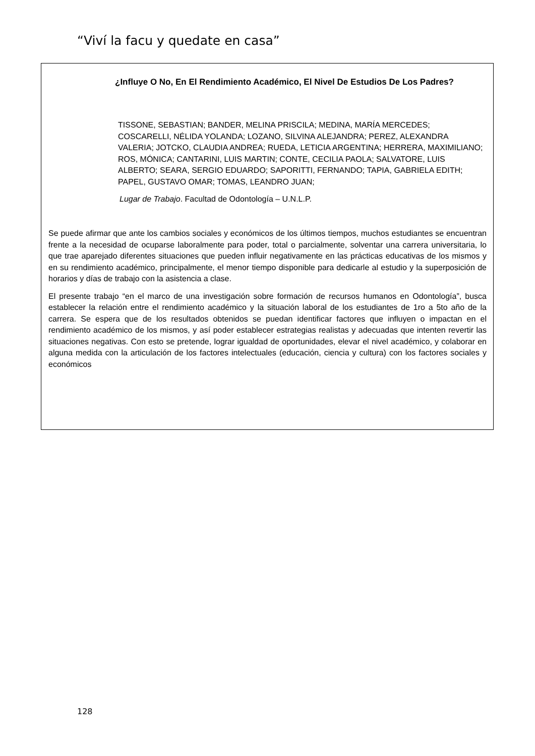“Viví la facu y quedate en casa”
¿Influye O No, En El Rendimiento Académico, El Nivel De Estudios De Los Padres?
TISSONE, SEBASTIAN; BANDER, MELINA PRISCILA; MEDINA, MARÍA MERCEDES; COSCARELLI, NÉLIDA YOLANDA; LOZANO, SILVINA ALEJANDRA; PEREZ, ALEXANDRA VALERIA; JOTCKO, CLAUDIA ANDREA; RUEDA, LETICIA ARGENTINA; HERRERA, MAXIMILIANO; ROS, MÓNICA; CANTARINI, LUIS MARTIN; CONTE, CECILIA PAOLA; SALVATORE, LUIS ALBERTO; SEARA, SERGIO EDUARDO; SAPORITTI, FERNANDO; TAPIA, GABRIELA EDITH; PAPEL, GUSTAVO OMAR; TOMAS, LEANDRO JUAN;
Lugar de Trabajo. Facultad de Odontología – U.N.L.P.
Se puede afirmar que ante los cambios sociales y económicos de los últimos tiempos, muchos estudiantes se encuentran frente a la necesidad de ocuparse laboralmente para poder, total o parcialmente, solventar una carrera universitaria, lo que trae aparejado diferentes situaciones que pueden influir negativamente en las prácticas educativas de los mismos y en su rendimiento académico, principalmente, el menor tiempo disponible para dedicarle al estudio y la superposición de horarios y días de trabajo con la asistencia a clase.
El presente trabajo “en el marco de una investigación sobre formación de recursos humanos en Odontología”, busca establecer la relación entre el rendimiento académico y la situación laboral de los estudiantes de 1ro a 5to año de la carrera. Se espera que de los resultados obtenidos se puedan identificar factores que influyen o impactan en el rendimiento académico de los mismos, y así poder establecer estrategias realistas y adecuadas que intenten revertir las situaciones negativas. Con esto se pretende, lograr igualdad de oportunidades, elevar el nivel académico, y colaborar en alguna medida con la articulación de los factores intelectuales (educación, ciencia y cultura) con los factores sociales y económicos
128